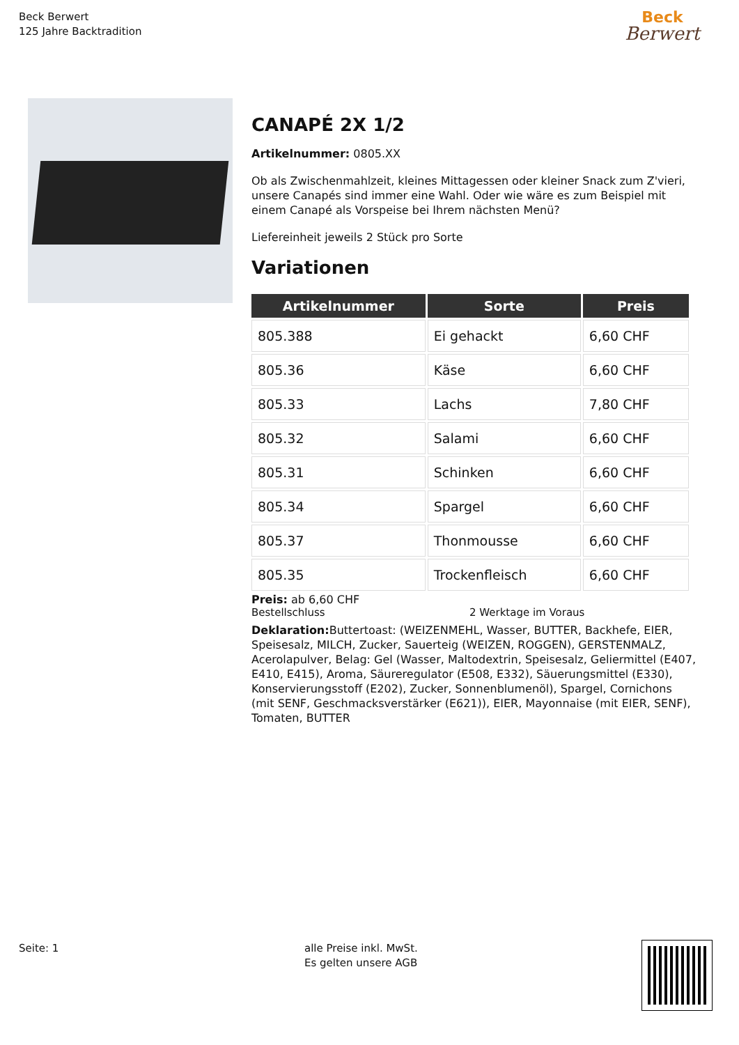Beck Berwert
125 Jahre Backtradition
Beck
Berwert
CANAPÉ 2X 1/2
Artikelnummer: 0805.XX
Ob als Zwischenmahlzeit, kleines Mittagessen oder kleiner Snack zum Z'vieri, unsere Canapés sind immer eine Wahl. Oder wie wäre es zum Beispiel mit einem Canapé als Vorspeise bei Ihrem nächsten Menü?
Liefereinheit jeweils 2 Stück pro Sorte
Variationen
| Artikelnummer | Sorte | Preis |
| --- | --- | --- |
| 805.388 | Ei gehackt | 6,60 CHF |
| 805.36 | Käse | 6,60 CHF |
| 805.33 | Lachs | 7,80 CHF |
| 805.32 | Salami | 6,60 CHF |
| 805.31 | Schinken | 6,60 CHF |
| 805.34 | Spargel | 6,60 CHF |
| 805.37 | Thonmousse | 6,60 CHF |
| 805.35 | Trockenfleisch | 6,60 CHF |
Preis: ab 6,60 CHF
Bestellschluss 2 Werktage im Voraus
Deklaration: Buttertoast: (WEIZENMEHL, Wasser, BUTTER, Backhefe, EIER, Speisesalz, MILCH, Zucker, Sauerteig (WEIZEN, ROGGEN), GERSTENMALZ, Acerolapulver, Belag: Gel (Wasser, Maltodextrin, Speisesalz, Geliermittel (E407, E410, E415), Aroma, Säureregulator (E508, E332), Säuerungsmittel (E330), Konservierungsstoff (E202), Zucker, Sonnenblumenöl), Spargel, Cornichons (mit SENF, Geschmacksverstärker (E621)), EIER, Mayonnaise (mit EIER, SENF), Tomaten, BUTTER
Seite: 1
alle Preise inkl. MwSt.
Es gelten unsere AGB